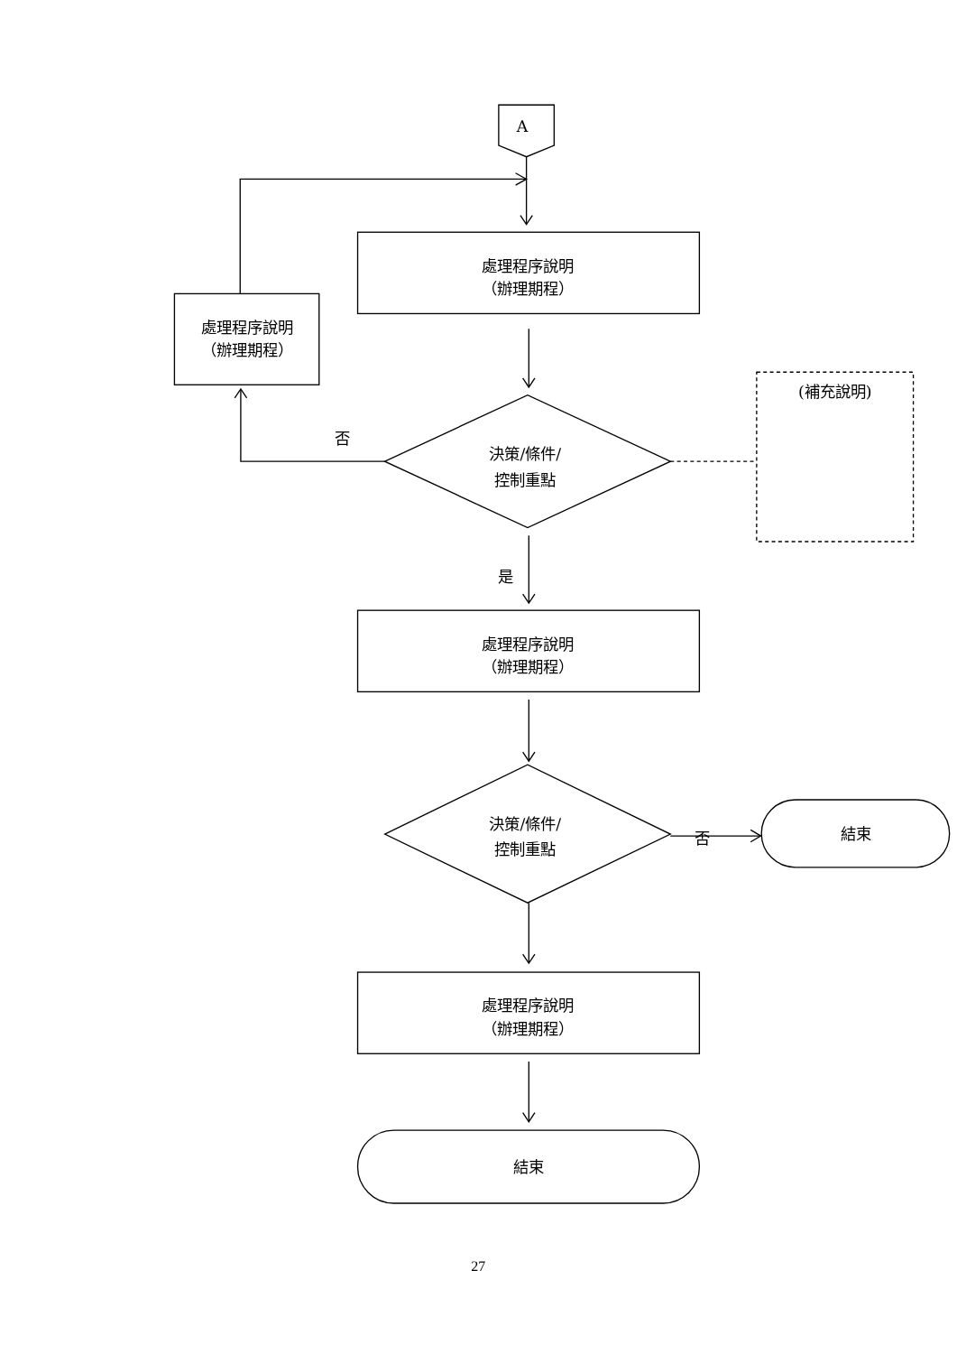A
處理程序說明
（辦理期程）
處理程序說明
（辦理期程）
決策/條件/
控制重點
否
(補充說明)
是
處理程序說明
（辦理期程）
決策/條件/
控制重點
否
結束
處理程序說明
（辦理期程）
結束
27